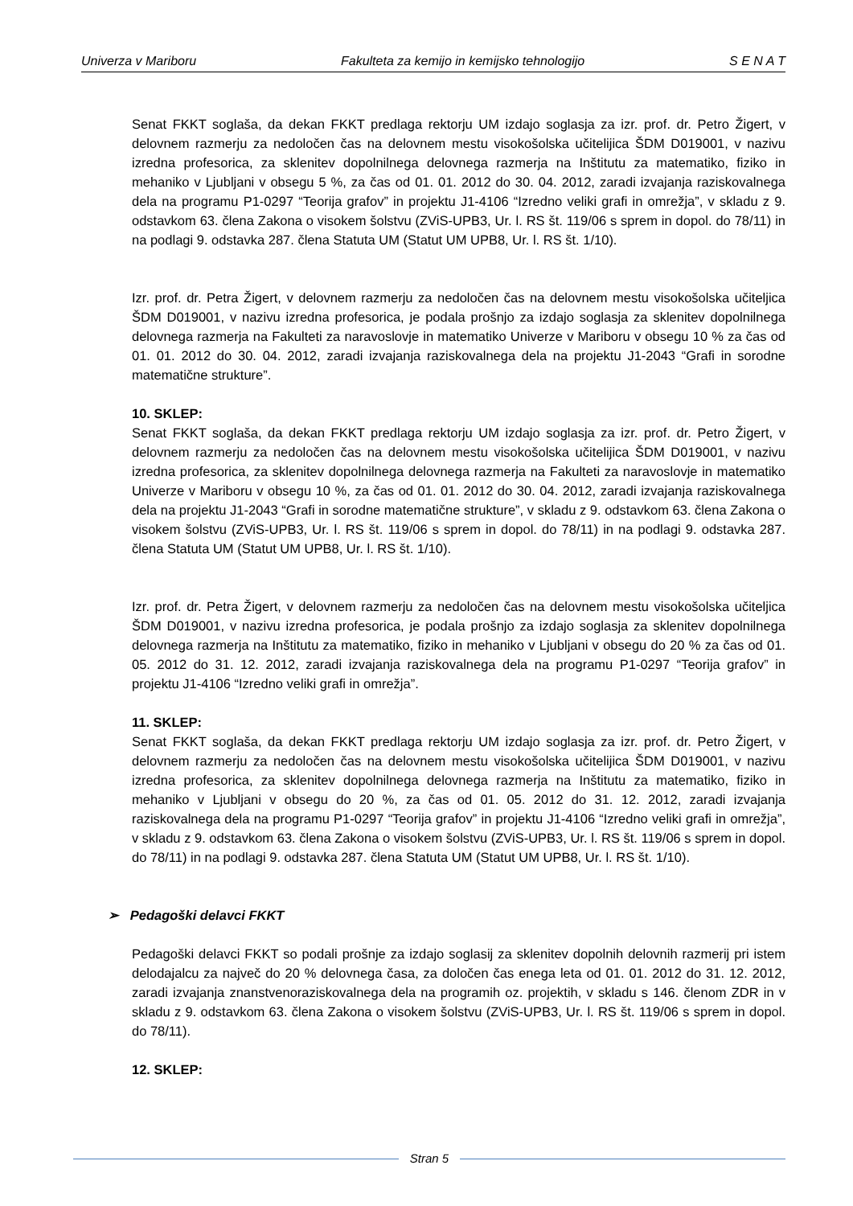Univerza v Mariboru Fakulteta za kemijo in kemijsko tehnologijo S E N A T
Senat FKKT soglaša, da dekan FKKT predlaga rektorju UM izdajo soglasja za izr. prof. dr. Petro Žigert, v delovnem razmerju za nedoločen čas na delovnem mestu visokošolska učitelijica ŠDM D019001, v nazivu izredna profesorica, za sklenitev dopolnilnega delovnega razmerja na Inštitutu za matematiko, fiziko in mehaniko v Ljubljani v obsegu 5 %, za čas od 01. 01. 2012 do 30. 04. 2012, zaradi izvajanja raziskovalnega dela na programu P1-0297 “Teorija grafov” in projektu J1-4106 “Izredno veliki grafi in omrežja”, v skladu z 9. odstavkom 63. člena Zakona o visokem šolstvu (ZViS-UPB3, Ur. l. RS št. 119/06 s sprem in dopol. do 78/11) in na podlagi 9. odstavka 287. člena Statuta UM (Statut UM UPB8, Ur. l. RS št. 1/10).
Izr. prof. dr. Petra Žigert, v delovnem razmerju za nedoločen čas na delovnem mestu visokošolska učiteljica ŠDM D019001, v nazivu izredna profesorica, je podala prošnjo za izdajo soglasja za sklenitev dopolnilnega delovnega razmerja na Fakulteti za naravoslovje in matematiko Univerze v Mariboru v obsegu 10 % za čas od 01. 01. 2012 do 30. 04. 2012, zaradi izvajanja raziskovalnega dela na projektu J1-2043 “Grafi in sorodne matematične strukture”.
10. SKLEP:
Senat FKKT soglaša, da dekan FKKT predlaga rektorju UM izdajo soglasja za izr. prof. dr. Petro Žigert, v delovnem razmerju za nedoločen čas na delovnem mestu visokošolska učitelijica ŠDM D019001, v nazivu izredna profesorica, za sklenitev dopolnilnega delovnega razmerja na Fakulteti za naravoslovje in matematiko Univerze v Mariboru v obsegu 10 %, za čas od 01. 01. 2012 do 30. 04. 2012, zaradi izvajanja raziskovalnega dela na projektu J1-2043 “Grafi in sorodne matematične strukture”, v skladu z 9. odstavkom 63. člena Zakona o visokem šolstvu (ZViS-UPB3, Ur. l. RS št. 119/06 s sprem in dopol. do 78/11) in na podlagi 9. odstavka 287. člena Statuta UM (Statut UM UPB8, Ur. l. RS št. 1/10).
Izr. prof. dr. Petra Žigert, v delovnem razmerju za nedoločen čas na delovnem mestu visokošolska učiteljica ŠDM D019001, v nazivu izredna profesorica, je podala prošnjo za izdajo soglasja za sklenitev dopolnilnega delovnega razmerja na Inštitutu za matematiko, fiziko in mehaniko v Ljubljani v obsegu do 20 % za čas od 01. 05. 2012 do 31. 12. 2012, zaradi izvajanja raziskovalnega dela na programu P1-0297 “Teorija grafov” in projektu J1-4106 “Izredno veliki grafi in omrežja”.
11. SKLEP:
Senat FKKT soglaša, da dekan FKKT predlaga rektorju UM izdajo soglasja za izr. prof. dr. Petro Žigert, v delovnem razmerju za nedoločen čas na delovnem mestu visokošolska učitelijica ŠDM D019001, v nazivu izredna profesorica, za sklenitev dopolnilnega delovnega razmerja na Inštitutu za matematiko, fiziko in mehaniko v Ljubljani v obsegu do 20 %, za čas od 01. 05. 2012 do 31. 12. 2012, zaradi izvajanja raziskovalnega dela na programu P1-0297 “Teorija grafov” in projektu J1-4106 “Izredno veliki grafi in omrežja”, v skladu z 9. odstavkom 63. člena Zakona o visokem šolstvu (ZViS-UPB3, Ur. l. RS št. 119/06 s sprem in dopol. do 78/11) in na podlagi 9. odstavka 287. člena Statuta UM (Statut UM UPB8, Ur. l. RS št. 1/10).
➢ Pedagoški delavci FKKT
Pedagoški delavci FKKT so podali prošnje za izdajo soglasij za sklenitev dopolnih delovnih razmerij pri istem delodajalcu za največ do 20 % delovnega časa, za določen čas enega leta od 01. 01. 2012 do 31. 12. 2012, zaradi izvajanja znanstvenoraziskovalnega dela na programih oz. projektih, v skladu s 146. členom ZDR in v skladu z 9. odstavkom 63. člena Zakona o visokem šolstvu (ZViS-UPB3, Ur. l. RS št. 119/06 s sprem in dopol. do 78/11).
12. SKLEP:
Stran 5